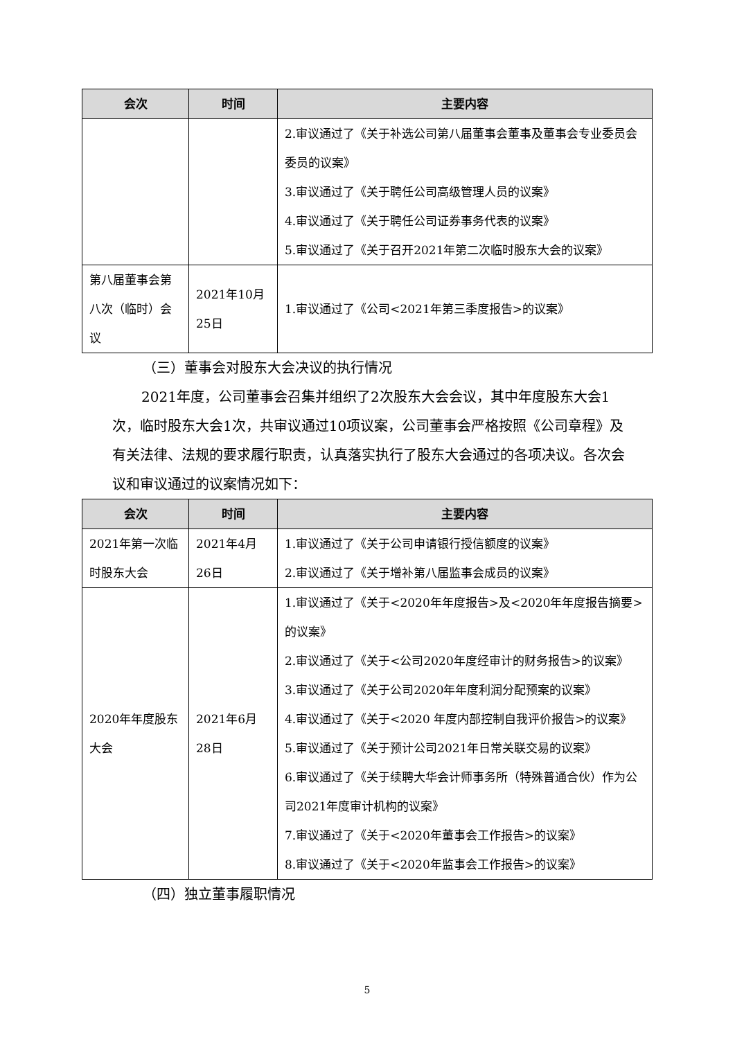| 会次 | 时间 | 主要内容 |
| --- | --- | --- |
| | | 2.审议通过了《关于补选公司第八届董事会董事及董事会专业委员会委员的议案》 3.审议通过了《关于聘任公司高级管理人员的议案》 4.审议通过了《关于聘任公司证券事务代表的议案》 5.审议通过了《关于召开2021年第二次临时股东大会的议案》 |
| 第八届董事会第八次（临时）会议 | 2021年10月25日 | 1.审议通过了《公司<2021年第三季度报告>的议案》 |
（三）董事会对股东大会决议的执行情况
2021年度，公司董事会召集并组织了2次股东大会会议，其中年度股东大会1次，临时股东大会1次，共审议通过10项议案，公司董事会严格按照《公司章程》及有关法律、法规的要求履行职责，认真落实执行了股东大会通过的各项决议。各次会议和审议通过的议案情况如下：
| 会次 | 时间 | 主要内容 |
| --- | --- | --- |
| 2021年第一次临时股东大会 | 2021年4月26日 | 1.审议通过了《关于公司申请银行授信额度的议案》 2.审议通过了《关于增补第八届监事会成员的议案》 |
| 2020年年度股东大会 | 2021年6月28日 | 1.审议通过了《关于<2020年年度报告>及<2020年年度报告摘要>的议案》 2.审议通过了《关于<公司2020年度经审计的财务报告>的议案》 3.审议通过了《关于公司2020年年度利润分配预案的议案》 4.审议通过了《关于<2020 年度内部控制自我评价报告>的议案》 5.审议通过了《关于预计公司2021年日常关联交易的议案》 6.审议通过了《关于续聘大华会计师事务所（特殊普通合伙）作为公司2021年度审计机构的议案》 7.审议通过了《关于<2020年董事会工作报告>的议案》 8.审议通过了《关于<2020年监事会工作报告>的议案》 |
（四）独立董事履职情况
5